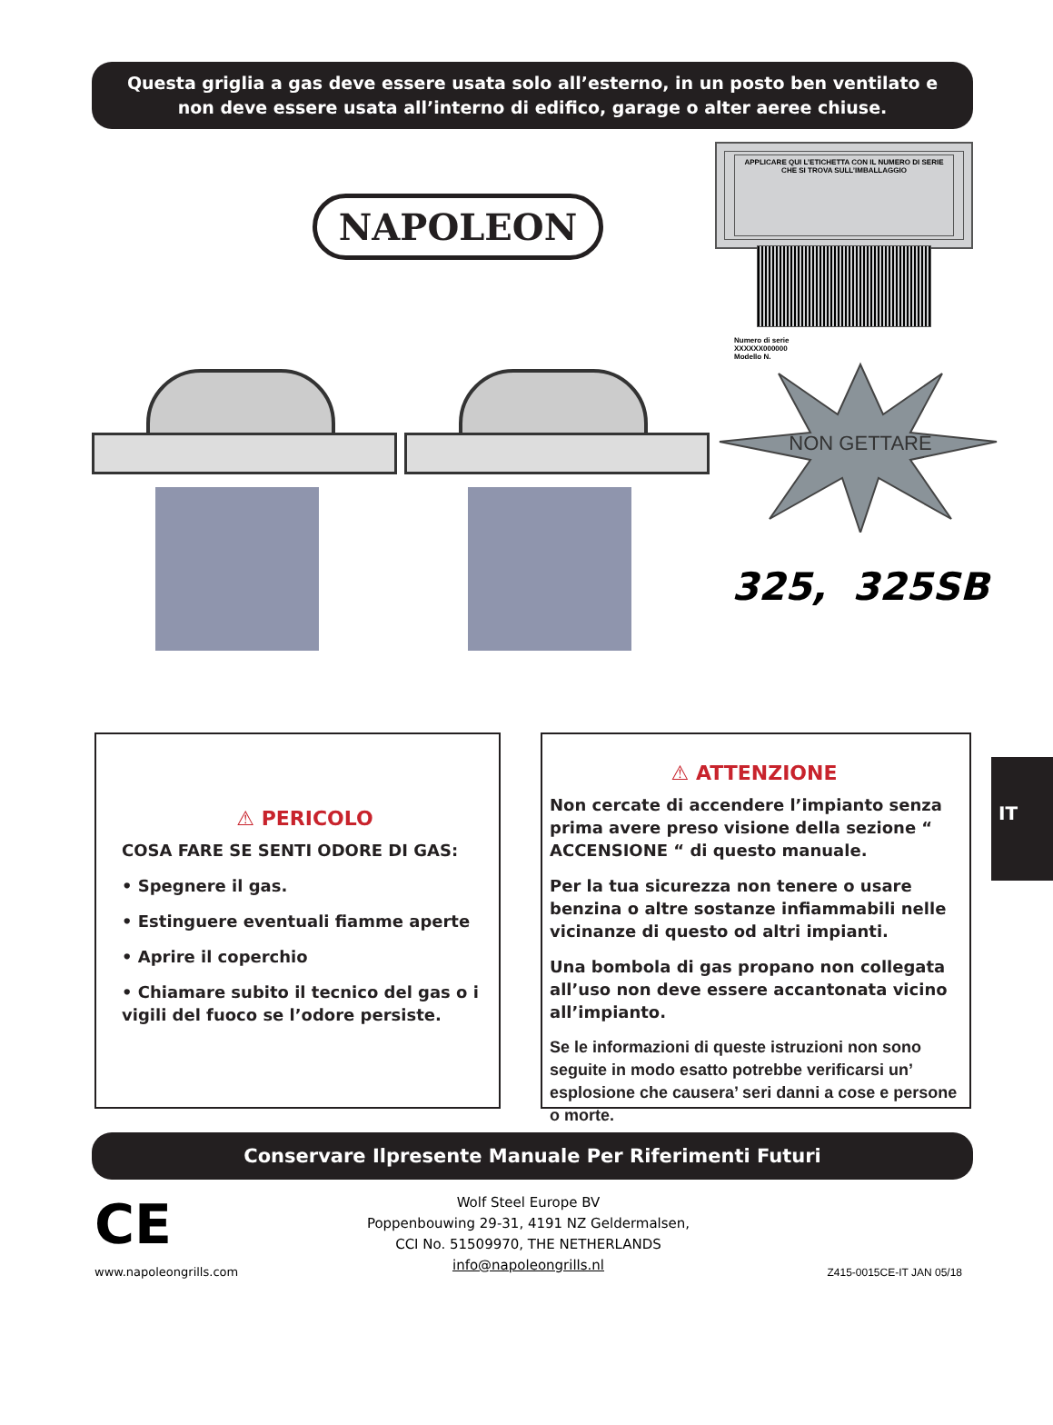Questa griglia a gas deve essere usata solo all’esterno, in un posto ben ventilato e non deve essere usata all’interno di edifico, garage o alter aeree chiuse.
NAPOLEON
APPLICARE QUI L’ETICHETTA CON IL NUMERO DI SERIE CHE SI TROVA SULL’IMBALLAGGIO
Numero di serie
XXXXXX000000
Modello N.
NON GETTARE
325, 325SB
⚠ PERICOLO
COSA FARE SE SENTI ODORE DI GAS:
• Spegnere il gas.
• Estinguere eventuali fiamme aperte
• Aprire il coperchio
• Chiamare subito il tecnico del gas o i vigili del fuoco se l’odore persiste.
⚠ ATTENZIONE
Non cercate di accendere l’impianto senza prima avere preso visione della sezione “ ACCENSIONE “ di questo manuale.
Per la tua sicurezza non tenere o usare benzina o altre sostanze infiammabili nelle vicinanze di questo od altri impianti.
Una bombola di gas propano non collegata all’uso non deve essere accantonata vicino all’impianto.
Se le informazioni di queste istruzioni non sono seguite in modo esatto potrebbe verificarsi un’ esplosione che causera’ seri danni a cose e persone o morte.
IT
Conservare Ilpresente Manuale Per Riferimenti Futuri
CE
www.napoleongrills.com
Wolf Steel Europe BV
Poppenbouwing 29-31, 4191 NZ Geldermalsen,
CCI No. 51509970, THE NETHERLANDS
info@napoleongrills.nl
Z415-0015CE-IT JAN 05/18